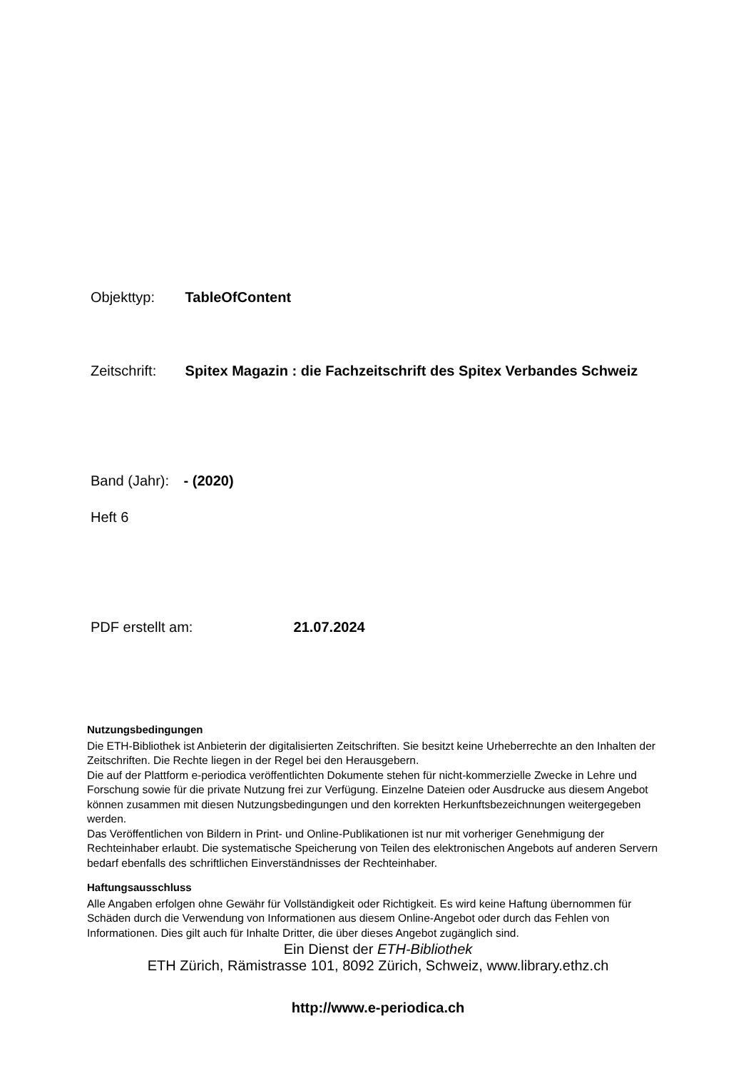Objekttyp: TableOfContent
Zeitschrift: Spitex Magazin : die Fachzeitschrift des Spitex Verbandes Schweiz
Band (Jahr): - (2020)
Heft 6
PDF erstellt am: 21.07.2024
Nutzungsbedingungen
Die ETH-Bibliothek ist Anbieterin der digitalisierten Zeitschriften. Sie besitzt keine Urheberrechte an den Inhalten der Zeitschriften. Die Rechte liegen in der Regel bei den Herausgebern.
Die auf der Plattform e-periodica veröffentlichten Dokumente stehen für nicht-kommerzielle Zwecke in Lehre und Forschung sowie für die private Nutzung frei zur Verfügung. Einzelne Dateien oder Ausdrucke aus diesem Angebot können zusammen mit diesen Nutzungsbedingungen und den korrekten Herkunftsbezeichnungen weitergegeben werden.
Das Veröffentlichen von Bildern in Print- und Online-Publikationen ist nur mit vorheriger Genehmigung der Rechteinhaber erlaubt. Die systematische Speicherung von Teilen des elektronischen Angebots auf anderen Servern bedarf ebenfalls des schriftlichen Einverständnisses der Rechteinhaber.
Haftungsausschluss
Alle Angaben erfolgen ohne Gewähr für Vollständigkeit oder Richtigkeit. Es wird keine Haftung übernommen für Schäden durch die Verwendung von Informationen aus diesem Online-Angebot oder durch das Fehlen von Informationen. Dies gilt auch für Inhalte Dritter, die über dieses Angebot zugänglich sind.
Ein Dienst der ETH-Bibliothek
ETH Zürich, Rämistrasse 101, 8092 Zürich, Schweiz, www.library.ethz.ch
http://www.e-periodica.ch